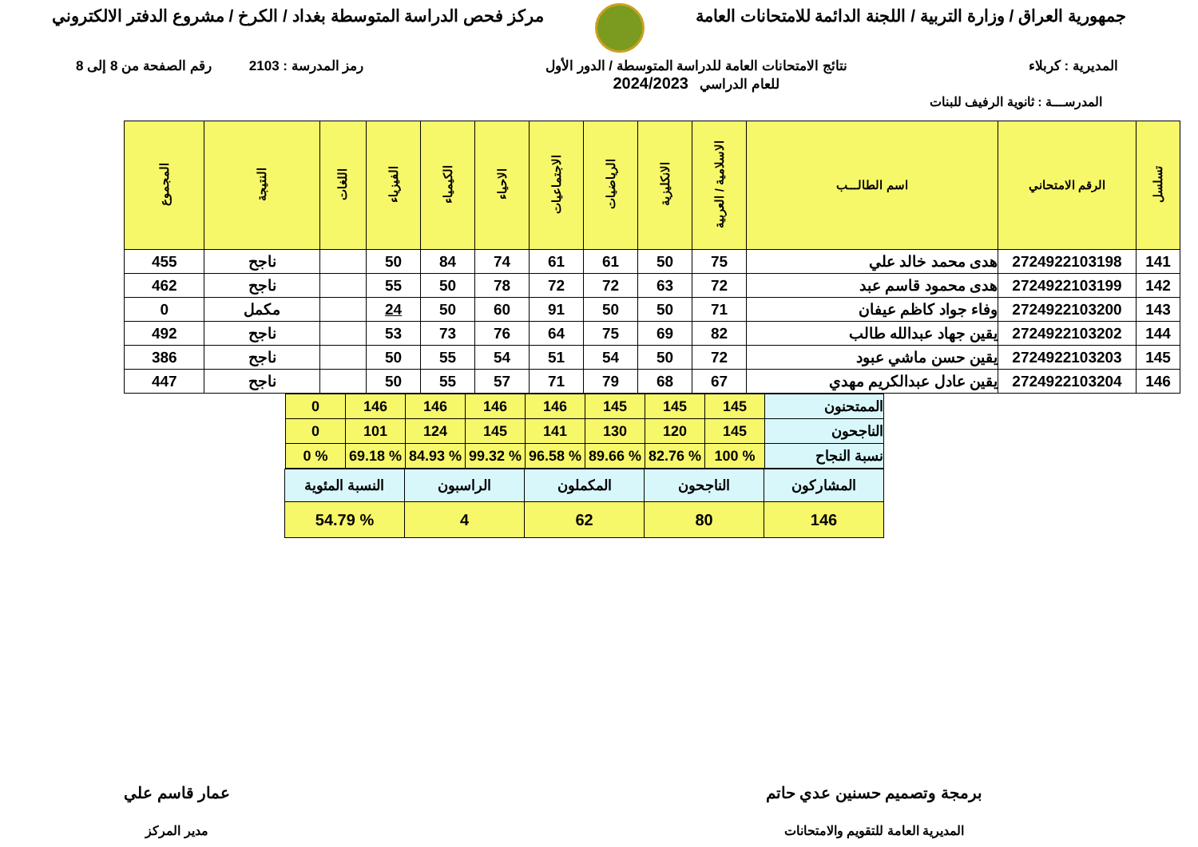جمهورية العراق / وزارة التربية / اللجنة الدائمة للامتحانات العامة
مركز فحص الدراسة المتوسطة بغداد / الكرخ / مشروع الدفتر الالكتروني
المديرية : كربلاء نتائج الامتحانات العامة للدراسة المتوسطة / الدور الأول
للعام الدراسي 2024/2023
رمز المدرسة : 2103 رقم الصفحة من 8 إلى 8
المدرســـة : ثانوية الرفيف للبنات
| تسلسل | الرقم الامتحاني | اسم الطالـــب | الاسلامية / العربية | الانكليزية | الرياضيات | الاجتماعيات | الاحياء | الكيمياء | الفيزياء | اللغات | النتيجة | المجموع |
| --- | --- | --- | --- | --- | --- | --- | --- | --- | --- | --- | --- | --- |
| 141 | 2724922103198 | هدى محمد خالد علي | 75 | 50 | 61 | 61 | 74 | 84 | 50 | | ناجح | 455 |
| 142 | 2724922103199 | هدى محمود قاسم عبد | 72 | 63 | 72 | 72 | 78 | 50 | 55 | | ناجح | 462 |
| 143 | 2724922103200 | وفاء جواد كاظم عيفان | 71 | 50 | 50 | 91 | 60 | 50 | 24 | | مكمل | 0 |
| 144 | 2724922103202 | يقين جهاد عبدالله طالب | 82 | 69 | 75 | 64 | 76 | 73 | 53 | | ناجح | 492 |
| 145 | 2724922103203 | يقين حسن ماشي عبود | 72 | 50 | 54 | 51 | 54 | 55 | 50 | | ناجح | 386 |
| 146 | 2724922103204 | يقين عادل عبدالكريم مهدي | 67 | 68 | 79 | 71 | 57 | 55 | 50 | | ناجح | 447 |
| الممتحنون | 145 | 145 | 145 | 146 | 146 | 146 | 146 | 0 |
| الناجحون | 145 | 120 | 130 | 141 | 145 | 124 | 101 | 0 |
| نسبة النجاح | % 100 | % 82.76 | % 89.66 | % 96.58 | % 99.32 | % 84.93 | % 69.18 | % 0 |
| المشاركون | الناجحون | المكملون | الراسبون | النسبة المئوية |
| 146 | 80 | 62 | 4 | % 54.79 |
برمجة وتصميم حسنين عدي حاتم
المديرية العامة للتقويم والامتحانات
عمار قاسم علي
مدير المركز